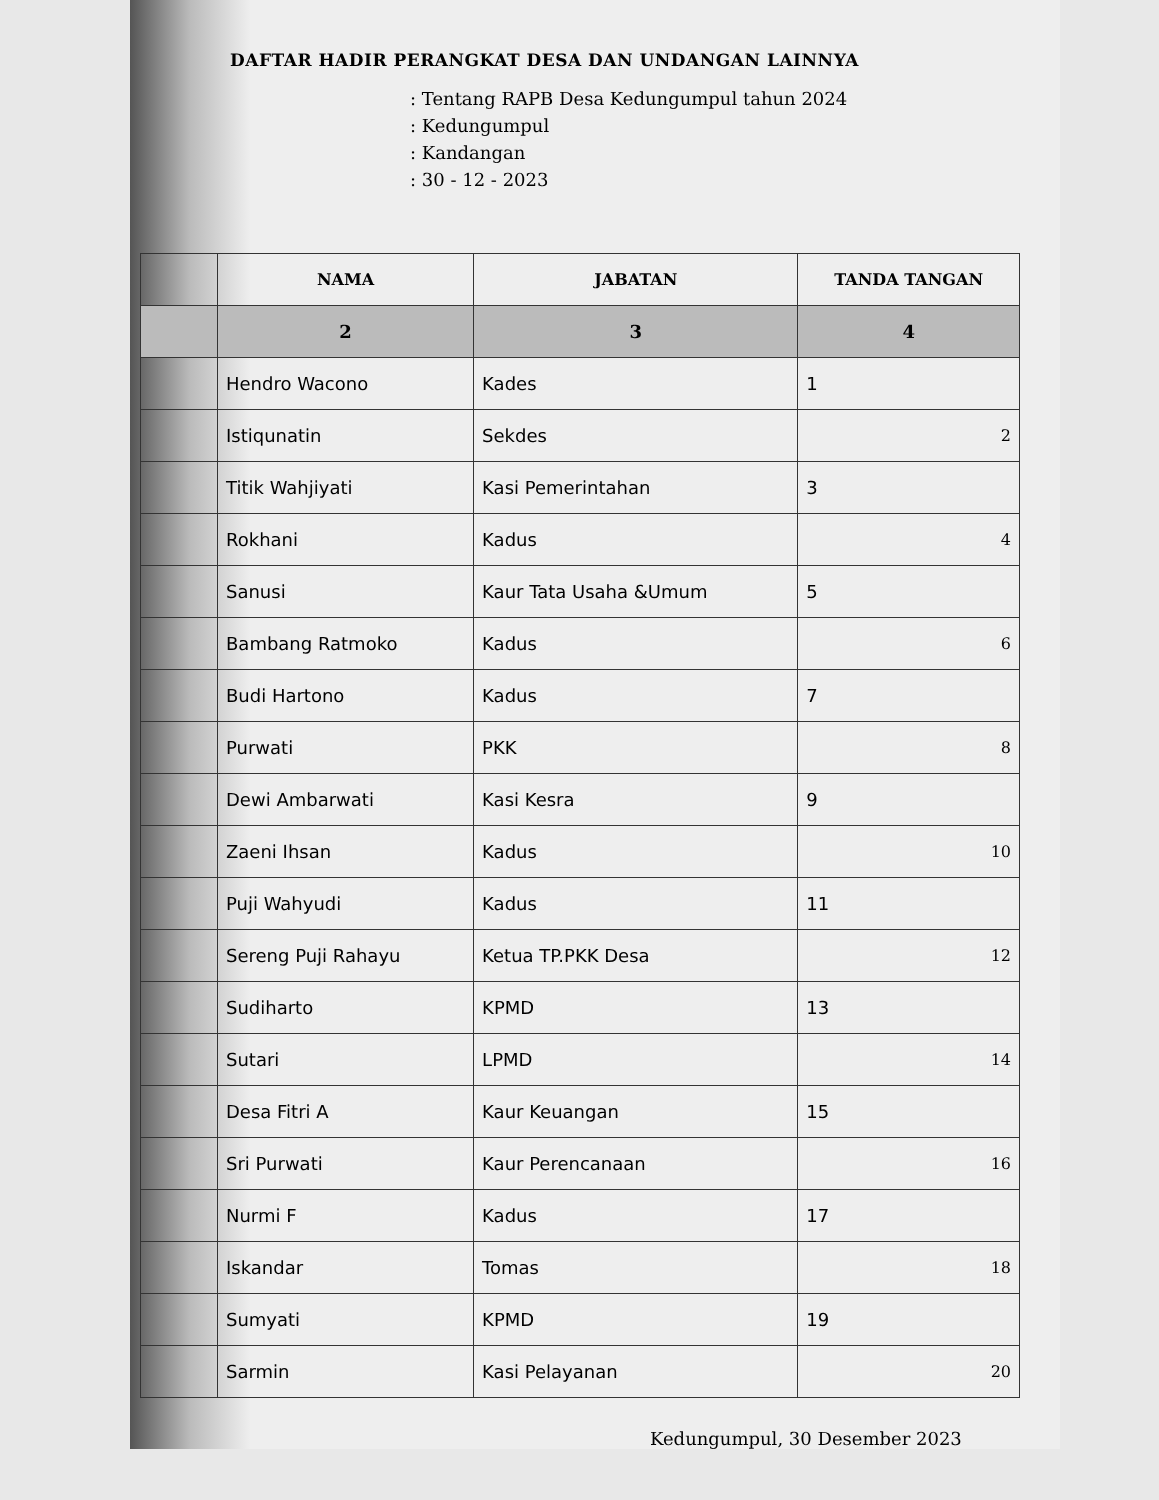DAFTAR HADIR PERANGKAT DESA DAN UNDANGAN LAINNYA
: Tentang RAPB Desa Kedungumpul tahun 2024
: Kedungumpul
: Kandangan
: 30 - 12 - 2023
| | NAMA | JABATAN | TANDA TANGAN |
| --- | --- | --- | --- |
| | 2 | 3 | 4 |
| | Hendro Wacono | Kades | 1 |
| | Istiqunatin | Sekdes | 2 |
| | Titik Wahjiyati | Kasi Pemerintahan | 3 |
| | Rokhani | Kadus | 4 |
| | Sanusi | Kaur Tata Usaha &Umum | 5 |
| | Bambang Ratmoko | Kadus | 6 |
| | Budi Hartono | Kadus | 7 |
| | Purwati | PKK | 8 |
| | Dewi Ambarwati | Kasi Kesra | 9 |
| | Zaeni Ihsan | Kadus | 10 |
| | Puji Wahyudi | Kadus | 11 |
| | Sereng Puji Rahayu | Ketua TP.PKK Desa | 12 |
| | Sudiharto | KPMD | 13 |
| | Sutari | LPMD | 14 |
| | Desa Fitri A | Kaur Keuangan | 15 |
| | Sri Purwati | Kaur Perencanaan | 16 |
| | Nurmi F | Kadus | 17 |
| | Iskandar | Tomas | 18 |
| | Sumyati | KPMD | 19 |
| | Sarmin | Kasi Pelayanan | 20 |
Kedungumpul, 30 Desember 2023